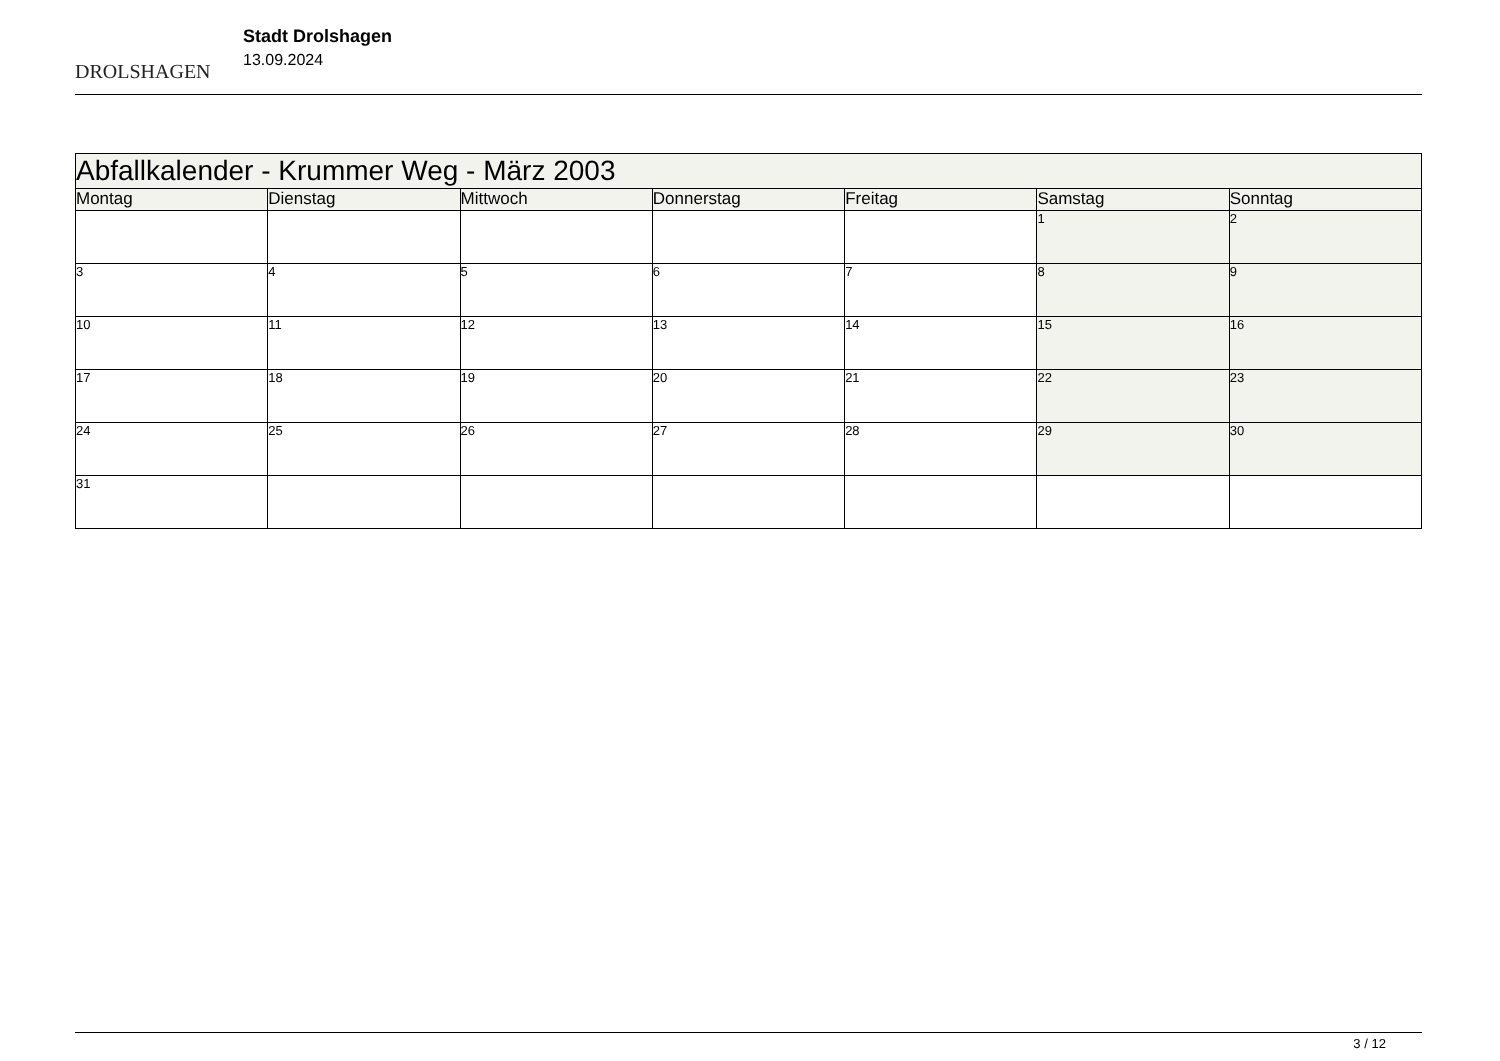DROLSHAGEN
Stadt Drolshagen
13.09.2024
| Abfallkalender - Krummer Weg - März 2003 | | | | | | |
| Montag | Dienstag | Mittwoch | Donnerstag | Freitag | Samstag | Sonntag |
| | | | | | 1 | 2 |
| 3 | 4 | 5 | 6 | 7 | 8 | 9 |
| 10 | 11 | 12 | 13 | 14 | 15 | 16 |
| 17 | 18 | 19 | 20 | 21 | 22 | 23 |
| 24 | 25 | 26 | 27 | 28 | 29 | 30 |
| 31 | | | | | | |
3 / 12